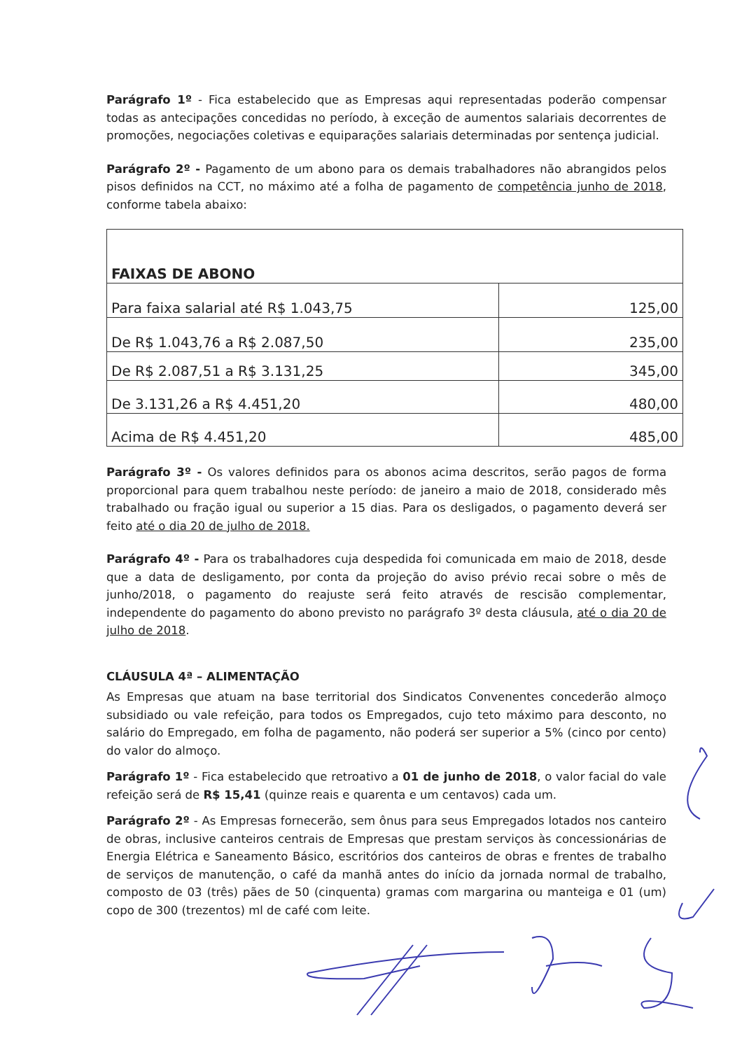Parágrafo 1º - Fica estabelecido que as Empresas aqui representadas poderão compensar todas as antecipações concedidas no período, à exceção de aumentos salariais decorrentes de promoções, negociações coletivas e equiparações salariais determinadas por sentença judicial.
Parágrafo 2º - Pagamento de um abono para os demais trabalhadores não abrangidos pelos pisos definidos na CCT, no máximo até a folha de pagamento de competência junho de 2018, conforme tabela abaixo:
| FAIXAS DE ABONO | |
| Para faixa salarial até R$ 1.043,75 | 125,00 |
| De R$ 1.043,76 a R$ 2.087,50 | 235,00 |
| De R$ 2.087,51 a R$ 3.131,25 | 345,00 |
| De 3.131,26 a R$ 4.451,20 | 480,00 |
| Acima de R$ 4.451,20 | 485,00 |
Parágrafo 3º - Os valores definidos para os abonos acima descritos, serão pagos de forma proporcional para quem trabalhou neste período: de janeiro a maio de 2018, considerado mês trabalhado ou fração igual ou superior a 15 dias. Para os desligados, o pagamento deverá ser feito até o dia 20 de julho de 2018.
Parágrafo 4º - Para os trabalhadores cuja despedida foi comunicada em maio de 2018, desde que a data de desligamento, por conta da projeção do aviso prévio recai sobre o mês de junho/2018, o pagamento do reajuste será feito através de rescisão complementar, independente do pagamento do abono previsto no parágrafo 3º desta cláusula, até o dia 20 de julho de 2018.
CLÁUSULA 4ª – ALIMENTAÇÃO
As Empresas que atuam na base territorial dos Sindicatos Convenentes concederão almoço subsidiado ou vale refeição, para todos os Empregados, cujo teto máximo para desconto, no salário do Empregado, em folha de pagamento, não poderá ser superior a 5% (cinco por cento) do valor do almoço.
Parágrafo 1º - Fica estabelecido que retroativo a 01 de junho de 2018, o valor facial do vale refeição será de R$ 15,41 (quinze reais e quarenta e um centavos) cada um.
Parágrafo 2º - As Empresas fornecerão, sem ônus para seus Empregados lotados nos canteiro de obras, inclusive canteiros centrais de Empresas que prestam serviços às concessionárias de Energia Elétrica e Saneamento Básico, escritórios dos canteiros de obras e frentes de trabalho de serviços de manutenção, o café da manhã antes do início da jornada normal de trabalho, composto de 03 (três) pães de 50 (cinquenta) gramas com margarina ou manteiga e 01 (um) copo de 300 (trezentos) ml de café com leite.